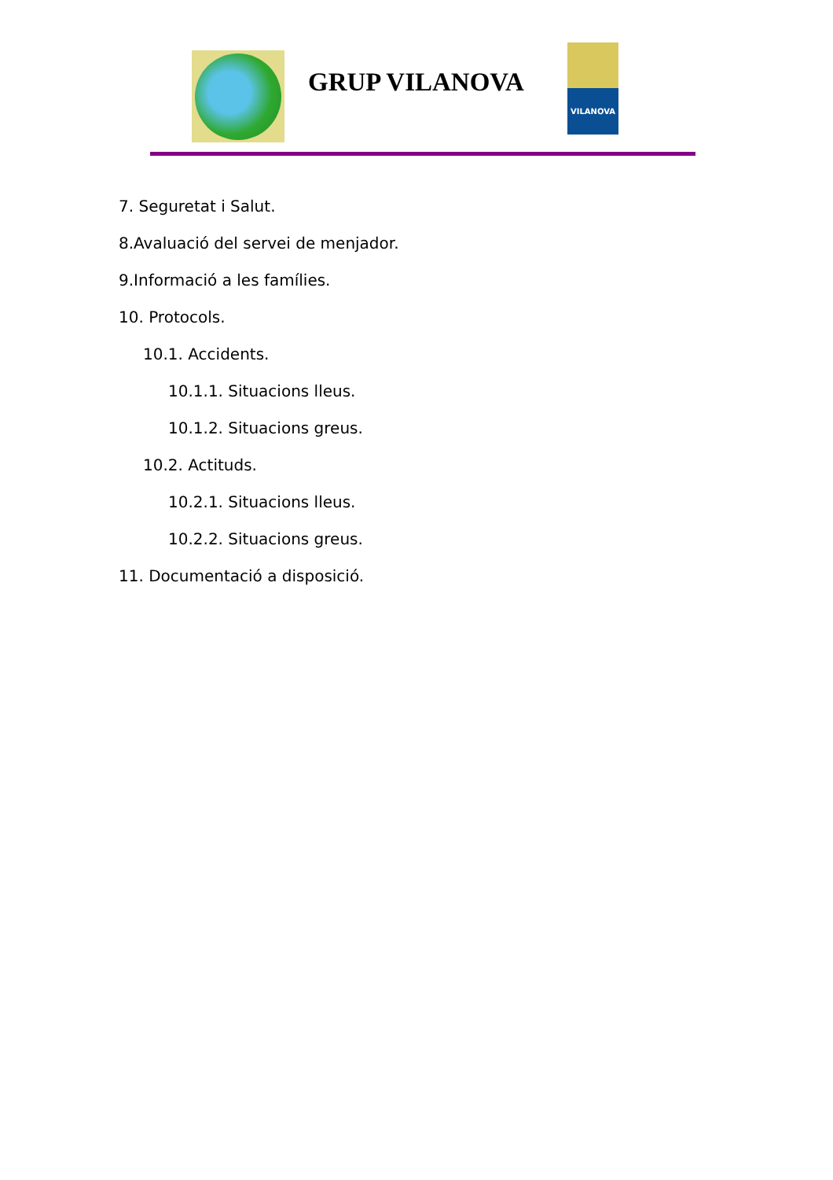GRUP VILANOVA
VILANOVA
7. Seguretat i Salut.
8.Avaluació del servei de menjador.
9.Informació a les famílies.
10. Protocols.
10.1. Accidents.
10.1.1. Situacions lleus.
10.1.2. Situacions greus.
10.2. Actituds.
10.2.1. Situacions lleus.
10.2.2. Situacions greus.
11. Documentació a disposició.